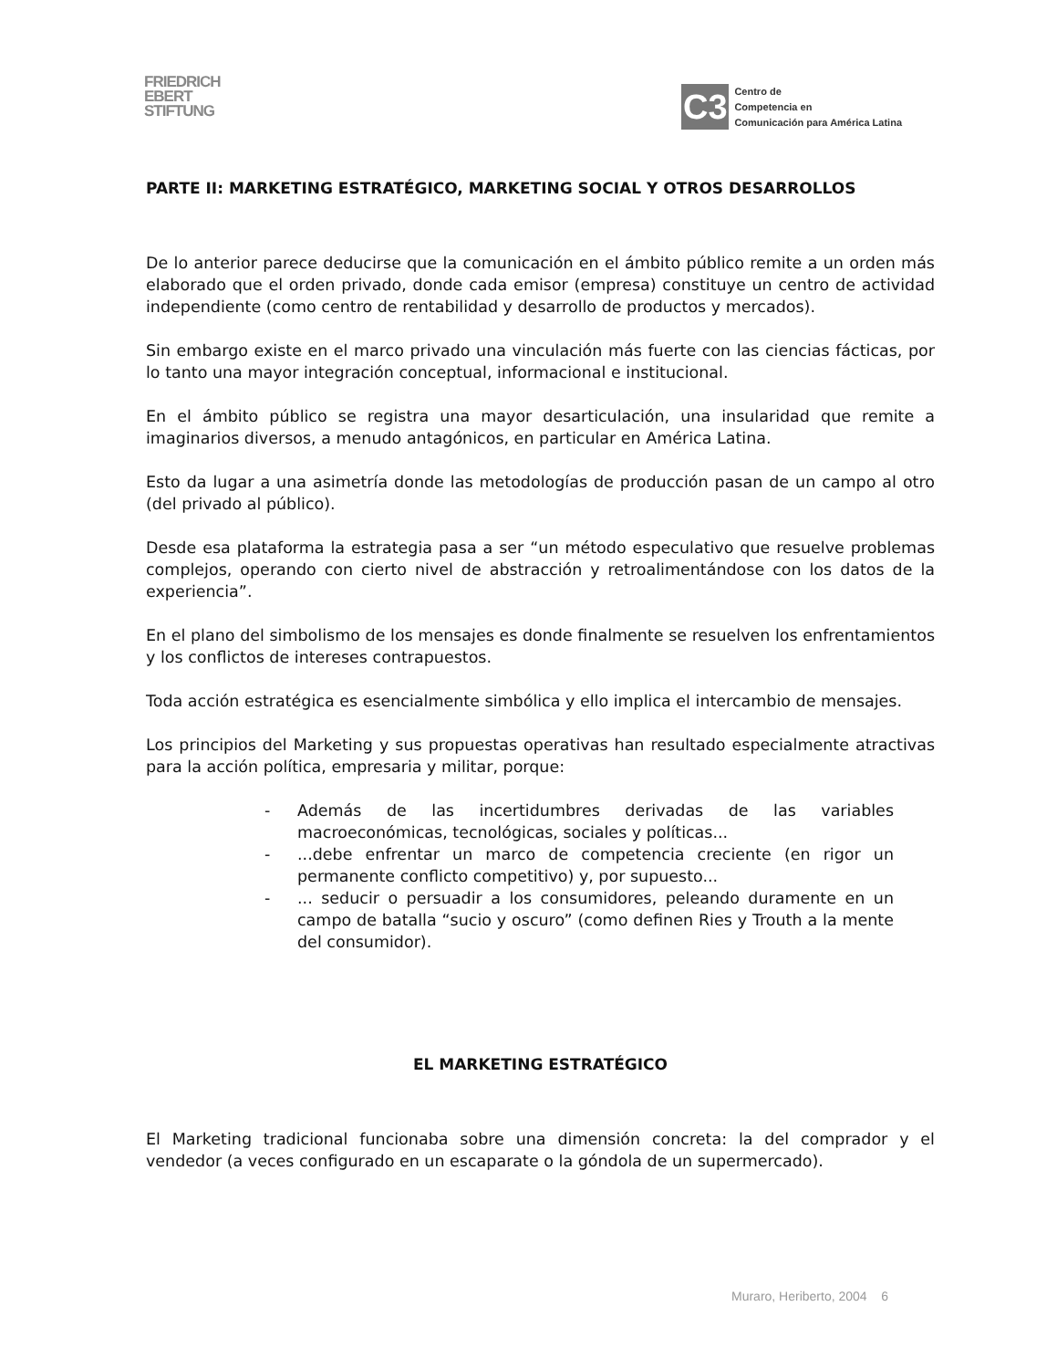FRIEDRICH
EBERT
STIFTUNG
C3
Centro de
Competencia en
Comunicación para América Latina
PARTE II: MARKETING ESTRATÉGICO, MARKETING SOCIAL Y OTROS DESARROLLOS
De lo anterior parece deducirse que la comunicación en el ámbito público remite a un orden más elaborado que el orden privado, donde cada emisor (empresa) constituye un centro de actividad independiente (como centro de rentabilidad y desarrollo de productos y mercados).
Sin embargo existe en el marco privado una vinculación más fuerte con las ciencias fácticas, por lo tanto una mayor integración conceptual, informacional e institucional.
En el ámbito público se registra una mayor desarticulación, una insularidad que remite a imaginarios diversos, a menudo antagónicos, en particular en América Latina.
Esto da lugar a una asimetría donde las metodologías de producción pasan de un campo al otro (del privado al público).
Desde esa plataforma la estrategia pasa a ser “un método especulativo que resuelve problemas complejos, operando con cierto nivel de abstracción y retroalimentándose con los datos de la experiencia”.
En el plano del simbolismo de los mensajes es donde finalmente se resuelven los enfrentamientos y los conflictos de intereses contrapuestos.
Toda acción estratégica es esencialmente simbólica y ello implica el intercambio de mensajes.
Los principios del Marketing y sus propuestas operativas han resultado especialmente atractivas para la acción política, empresaria y militar, porque:
- Además de las incertidumbres derivadas de las variables macroeconómicas, tecnológicas, sociales y políticas...
-...debe enfrentar un marco de competencia creciente (en rigor un permanente conflicto competitivo) y, por supuesto...
-... seducir o persuadir a los consumidores, peleando duramente en un campo de batalla “sucio y oscuro” (como definen Ries y Trouth a la mente del consumidor).
EL MARKETING ESTRATÉGICO
El Marketing tradicional funcionaba sobre una dimensión concreta: la del comprador y el vendedor (a veces configurado en un escaparate o la góndola de un supermercado).
Muraro, Heriberto, 2004 6